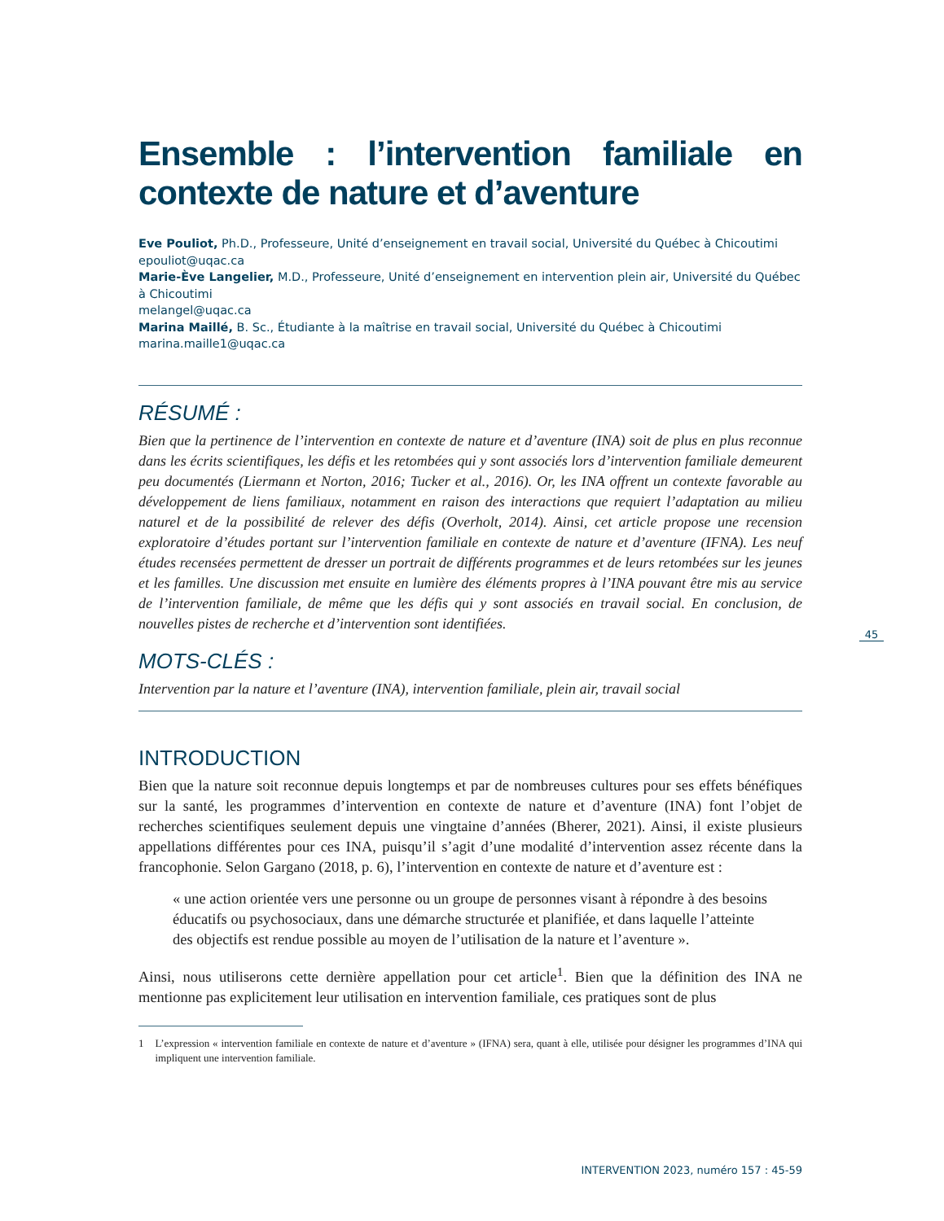Ensemble : l’intervention familiale en contexte de nature et d’aventure
Eve Pouliot, Ph.D., Professeure, Unité d’enseignement en travail social, Université du Québec à Chicoutimi
epouliot@uqac.ca
Marie-Ève Langelier, M.D., Professeure, Unité d’enseignement en intervention plein air, Université du Québec à Chicoutimi
melangel@uqac.ca
Marina Maillé, B. Sc., Étudiante à la maîtrise en travail social, Université du Québec à Chicoutimi
marina.maille1@uqac.ca
RÉSUMÉ :
Bien que la pertinence de l’intervention en contexte de nature et d’aventure (INA) soit de plus en plus reconnue dans les écrits scientifiques, les défis et les retombées qui y sont associés lors d’intervention familiale demeurent peu documentés (Liermann et Norton, 2016; Tucker et al., 2016). Or, les INA offrent un contexte favorable au développement de liens familiaux, notamment en raison des interactions que requiert l’adaptation au milieu naturel et de la possibilité de relever des défis (Overholt, 2014). Ainsi, cet article propose une recension exploratoire d’études portant sur l’intervention familiale en contexte de nature et d’aventure (IFNA). Les neuf études recensées permettent de dresser un portrait de différents programmes et de leurs retombées sur les jeunes et les familles. Une discussion met ensuite en lumière des éléments propres à l’INA pouvant être mis au service de l’intervention familiale, de même que les défis qui y sont associés en travail social. En conclusion, de nouvelles pistes de recherche et d’intervention sont identifiées.
MOTS-CLÉS :
Intervention par la nature et l’aventure (INA), intervention familiale, plein air, travail social
INTRODUCTION
Bien que la nature soit reconnue depuis longtemps et par de nombreuses cultures pour ses effets bénéfiques sur la santé, les programmes d’intervention en contexte de nature et d’aventure (INA) font l’objet de recherches scientifiques seulement depuis une vingtaine d’années (Bherer, 2021). Ainsi, il existe plusieurs appellations différentes pour ces INA, puisqu’il s’agit d’une modalité d’intervention assez récente dans la francophonie. Selon Gargano (2018, p. 6), l’intervention en contexte de nature et d’aventure est :
« une action orientée vers une personne ou un groupe de personnes visant à répondre à des besoins éducatifs ou psychosociaux, dans une démarche structurée et planifiée, et dans laquelle l’atteinte des objectifs est rendue possible au moyen de l’utilisation de la nature et l’aventure ».
Ainsi, nous utiliserons cette dernière appellation pour cet article<sup>1</sup>. Bien que la définition des INA ne mentionne pas explicitement leur utilisation en intervention familiale, ces pratiques sont de plus
1 L’expression « intervention familiale en contexte de nature et d’aventure » (IFNA) sera, quant à elle, utilisée pour désigner les programmes d’INA qui impliquent une intervention familiale.
45
INTERVENTION 2023, numéro 157 : 45-59